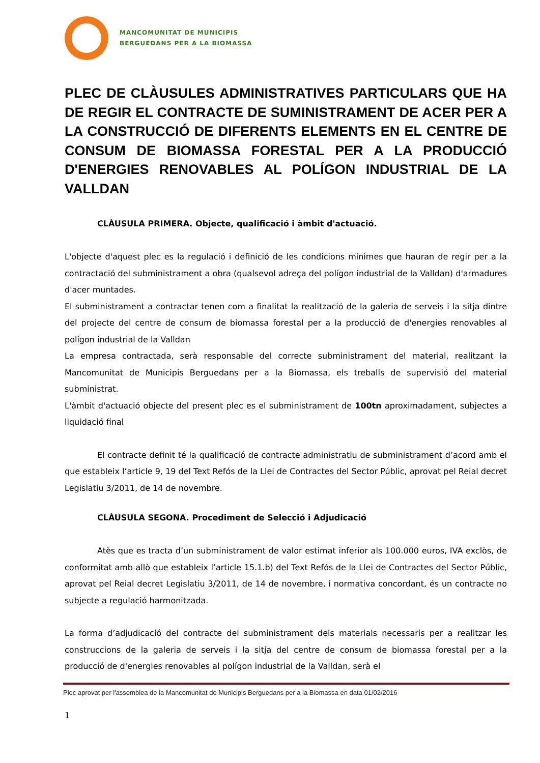MANCOMUNITAT DE MUNICIPIS
BERGUEDANS PER A LA BIOMASSA
PLEC DE CLÀUSULES ADMINISTRATIVES PARTICULARS QUE HA DE REGIR EL CONTRACTE DE SUMINISTRAMENT DE ACER PER A LA CONSTRUCCIÓ DE DIFERENTS ELEMENTS EN EL CENTRE DE CONSUM DE BIOMASSA FORESTAL PER A LA PRODUCCIÓ D'ENERGIES RENOVABLES AL POLÍGON INDUSTRIAL DE LA VALLDAN
CLÀUSULA PRIMERA. Objecte, qualificació i àmbit d'actuació.
L'objecte d'aquest plec es la regulació i definició de les condicions mínimes que hauran de regir per a la contractació del subministrament a obra (qualsevol adreça del polígon industrial de la Valldan) d'armadures d'acer muntades.
El subministrament a contractar tenen com a finalitat la realització de la galeria de serveis i la sitja dintre del projecte del centre de consum de biomassa forestal per a la producció de d'energies renovables al polígon industrial de la Valldan
La empresa contractada, serà responsable del correcte subministrament del material, realitzant la Mancomunitat de Municipis Berguedans per a la Biomassa, els treballs de supervisió del material subministrat.
L'àmbit d'actuació objecte del present plec es el subministrament de 100tn aproximadament, subjectes a liquidació final
El contracte definit té la qualificació de contracte administratiu de subministrament d’acord amb el que estableix l’article 9, 19 del Text Refós de la Llei de Contractes del Sector Públic, aprovat pel Reial decret Legislatiu 3/2011, de 14 de novembre.
CLÀUSULA SEGONA. Procediment de Selecció i Adjudicació
Atès que es tracta d’un subministrament de valor estimat inferior als 100.000 euros, IVA exclòs, de conformitat amb allò que estableix l’article 15.1.b) del Text Refós de la Llei de Contractes del Sector Públic, aprovat pel Reial decret Legislatiu 3/2011, de 14 de novembre, i normativa concordant, és un contracte no subjecte a regulació harmonitzada.
La forma d’adjudicació del contracte del subministrament dels materials necessaris per a realitzar les construccions de la galeria de serveis i la sitja del centre de consum de biomassa forestal per a la producció de d'energies renovables al polígon industrial de la Valldan, serà el
Plec aprovat per l'assemblea de la Mancomunitat de Municipis Berguedans per a la Biomassa en data 01/02/2016
1